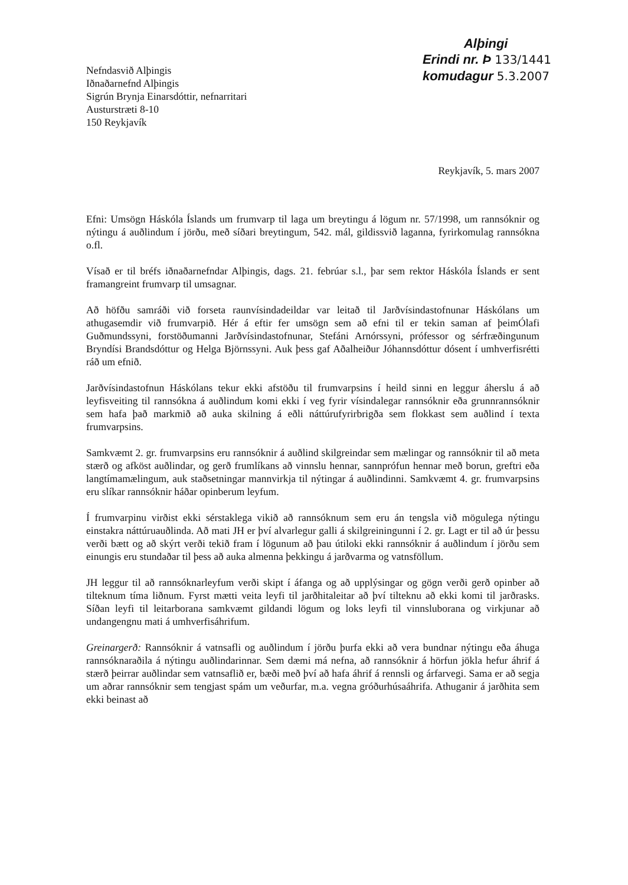Nefndasvið Alþingis
Iðnaðarnefnd Alþingis
Sigrún Brynja Einarsdóttir, nefnarritari
Austurstræti 8-10
150 Reykjavík
Alþingi
Erindi nr. Þ 133/1441
komudagur 5.3.2007
Reykjavík, 5. mars 2007
Efni: Umsögn Háskóla Íslands um frumvarp til laga um breytingu á lögum nr. 57/1998, um rannsóknir og nýtingu á auðlindum í jörðu, með síðari breytingum, 542. mál, gildissvið laganna, fyrirkomulag rannsókna o.fl.
Vísað er til bréfs iðnaðarnefndar Alþingis, dags. 21. febrúar s.l., þar sem rektor Háskóla Íslands er sent framangreint frumvarp til umsagnar.
Að höfðu samráði við forseta raunvísindadeildar var leitað til Jarðvísindastofnunar Háskólans um athugasemdir við frumvarpið. Hér á eftir fer umsögn sem að efni til er tekin saman af þeimÓlafi Guðmundssyni, forstöðumanni Jarðvísindastofnunar, Stefáni Arnórssyni, prófessor og sérfræðingunum Bryndísi Brandsdóttur og Helga Björnssyni. Auk þess gaf Aðalheiður Jóhannsdóttur dósent í umhverfisrétti ráð um efnið.
Jarðvísindastofnun Háskólans tekur ekki afstöðu til frumvarpsins í heild sinni en leggur áherslu á að leyfisveiting til rannsókna á auðlindum komi ekki í veg fyrir vísindalegar rannsóknir eða grunnrannsóknir sem hafa það markmið að auka skilning á eðli náttúrufyrirbrigða sem flokkast sem auðlind í texta frumvarpsins.
Samkvæmt 2. gr. frumvarpsins eru rannsóknir á auðlind skilgreindar sem mælingar og rannsóknir til að meta stærð og afköst auðlindar, og gerð frumlíkans að vinnslu hennar, sannprófun hennar með borun, greftri eða langtímamælingum, auk staðsetningar mannvirkja til nýtingar á auðlindinni. Samkvæmt 4. gr. frumvarpsins eru slíkar rannsóknir háðar opinberum leyfum.
Í frumvarpinu virðist ekki sérstaklega vikið að rannsóknum sem eru án tengsla við mögulega nýtingu einstakra náttúruauðlinda. Að mati JH er því alvarlegur galli á skilgreiningunni í 2. gr. Lagt er til að úr þessu verði bætt og að skýrt verði tekið fram í lögunum að þau útiloki ekki rannsóknir á auðlindum í jörðu sem einungis eru stundaðar til þess að auka almenna þekkingu á jarðvarma og vatnsföllum.
JH leggur til að rannsóknarleyfum verði skipt í áfanga og að upplýsingar og gögn verði gerð opinber að tilteknum tíma liðnum. Fyrst mætti veita leyfi til jarðhitaleitar að því tilteknu að ekki komi til jarðrasks. Síðan leyfi til leitarborana samkvæmt gildandi lögum og loks leyfi til vinnsluborana og virkjunar að undangengnu mati á umhverfisáhrifum.
Greinargerð: Rannsóknir á vatnsafli og auðlindum í jörðu þurfa ekki að vera bundnar nýtingu eða áhuga rannsóknaraðila á nýtingu auðlindarinnar. Sem dæmi má nefna, að rannsóknir á hörfun jökla hefur áhrif á stærð þeirrar auðlindar sem vatnsaflið er, bæði með því að hafa áhrif á rennsli og árfarvegi. Sama er að segja um aðrar rannsóknir sem tengjast spám um veðurfar, m.a. vegna gróðurhúsaáhrifa. Athuganir á jarðhita sem ekki beinast að